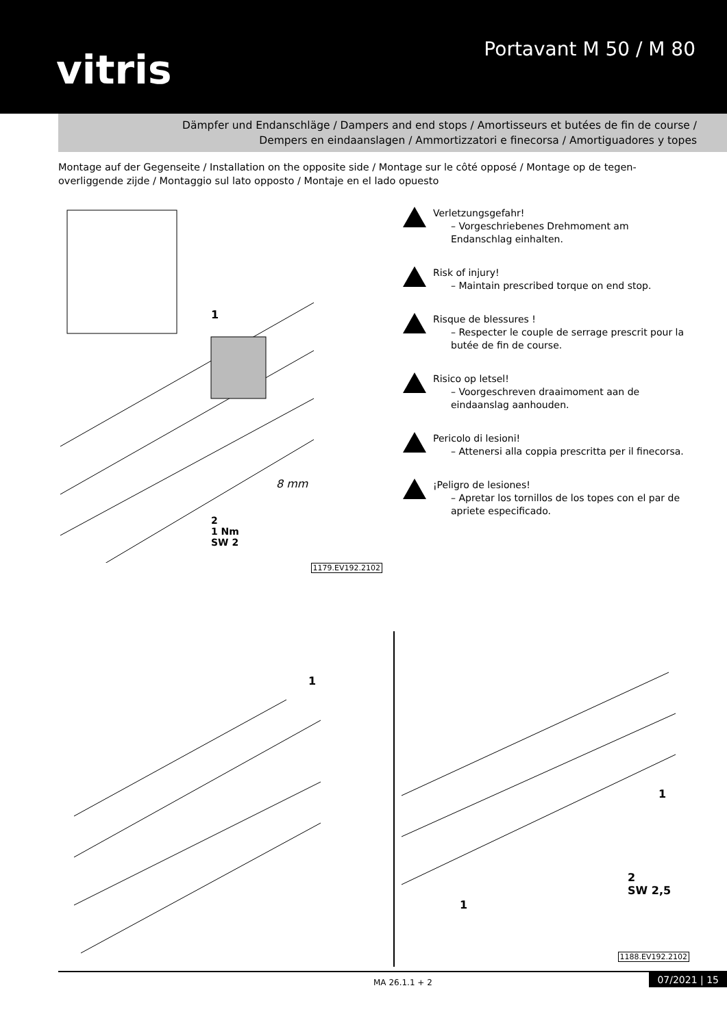vitris
Portavant M 50 / M 80
Dämpfer und Endanschläge / Dampers and end stops / Amortisseurs et butées de fin de course /
Dempers en eindaanslagen / Ammortizzatori e finecorsa / Amortiguadores y topes
Montage auf der Gegenseite / Installation on the opposite side / Montage sur le côté opposé / Montage op de tegen-overliggende zijde / Montaggio sul lato opposto / Montaje en el lado opuesto
2
1 Nm
SW 2
1
8 mm
1179.EV192.2102
Verletzungsgefahr!
– Vorgeschriebenes Drehmoment am Endanschlag einhalten.
Risk of injury!
– Maintain prescribed torque on end stop.
Risque de blessures !
– Respecter le couple de serrage prescrit pour la butée de fin de course.
Risico op letsel!
– Voorgeschreven draaimoment aan de eindaanslag aanhouden.
Pericolo di lesioni!
– Attenersi alla coppia prescritta per il finecorsa.
¡Peligro de lesiones!
– Apretar los tornillos de los topes con el par de apriete especificado.
1
1
1
2
SW 2,5
1188.EV192.2102
MA 26.1.1 + 2 07/2021 | 15